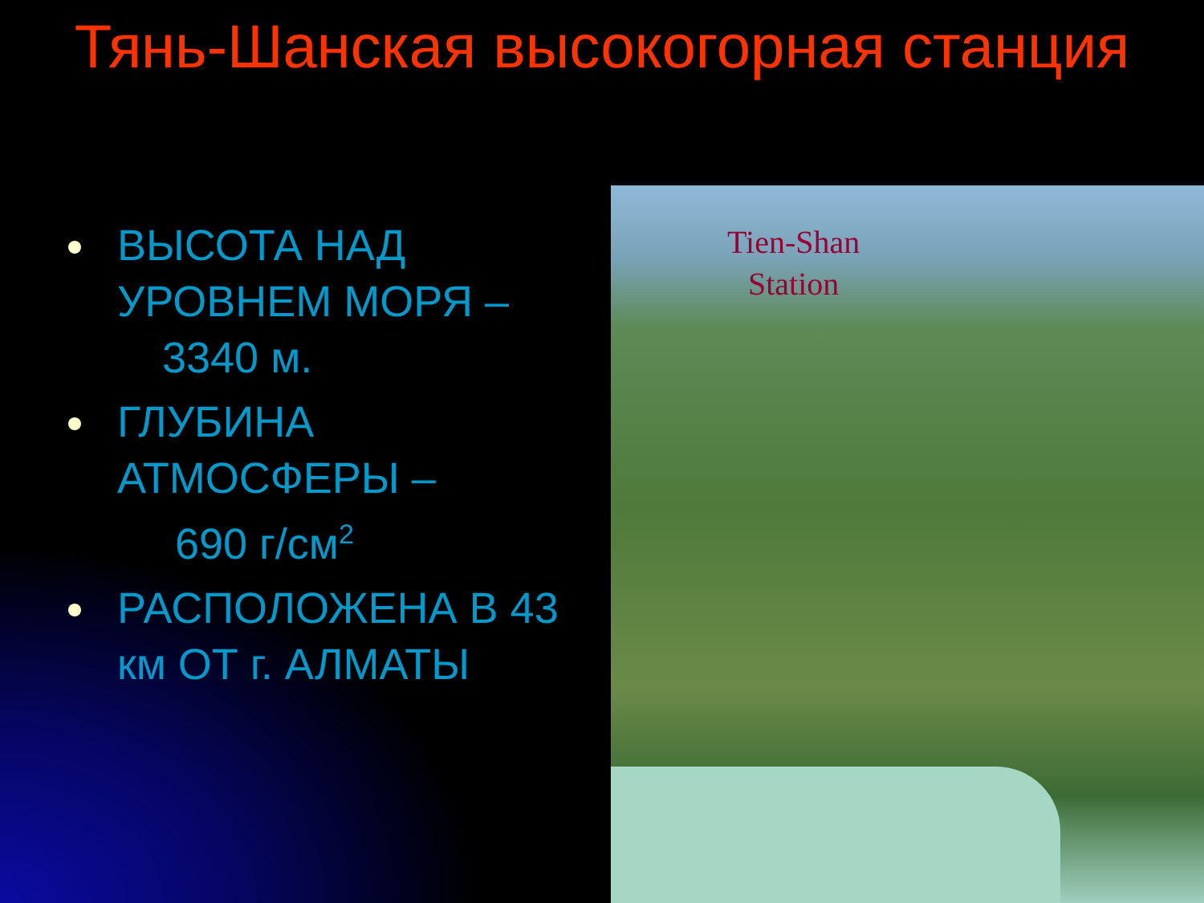Тянь-Шанская высокогорная станция
ВЫСОТА НАД УРОВНЕМ МОРЯ –
3340 м.
ГЛУБИНА АТМОСФЕРЫ –
690 г/см<sup>2</sup>
РАСПОЛОЖЕНА В 43 км ОТ г. АЛМАТЫ
Tien-Shan
Station